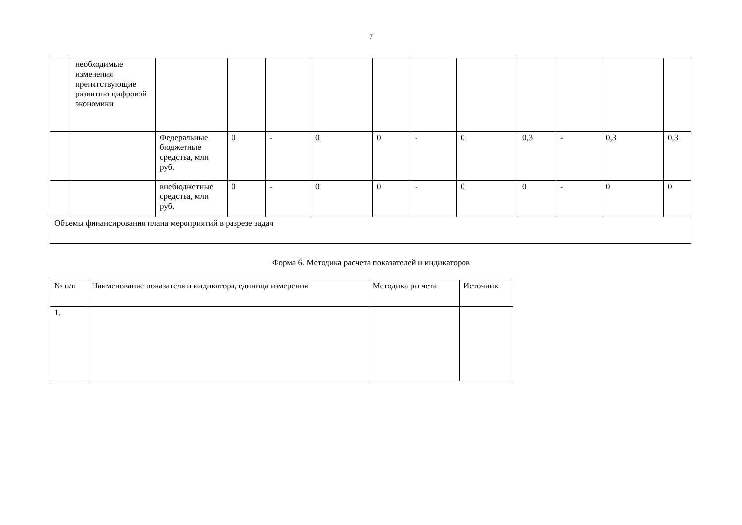7
| | необходимые изменения препятствующие развитию цифровой экономики | | | | | | | | | | | |
| | | Федеральные бюджетные средства, млн руб. | 0 | - | 0 | 0 | - | 0 | 0,3 | - | 0,3 | 0,3 |
| | | внебюджетные средства, млн руб. | 0 | - | 0 | 0 | - | 0 | 0 | - | 0 | 0 |
| Объемы финансирования плана мероприятий в разрезе задач | | | | | | | | | | | | |
Форма 6. Методика расчета показателей и индикаторов
| № п/п | Наименование показателя и индикатора, единица измерения | Методика расчета | Источник |
| --- | --- | --- | --- |
| 1. | | | |